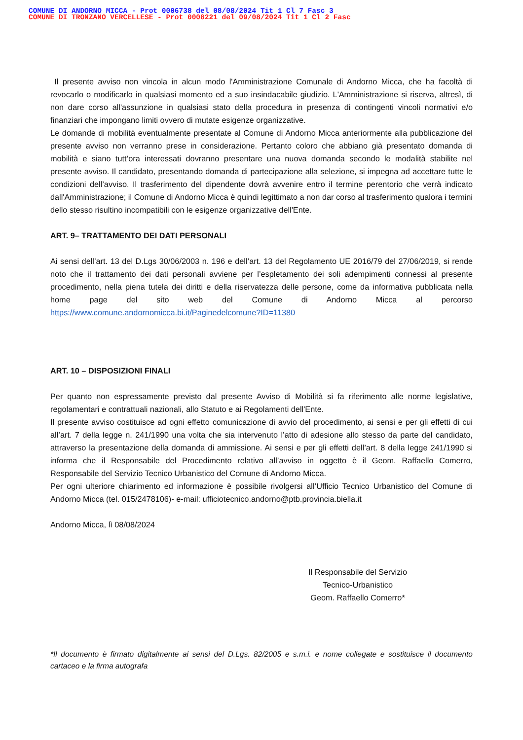COMUNE DI ANDORNO MICCA - Prot 0006738 del 08/08/2024 Tit 1 Cl 7 Fasc 3
COMUNE DI TRONZANO VERCELLESE - Prot 0008221 del 09/08/2024 Tit 1 Cl 2 Fasc
Il presente avviso non vincola in alcun modo l'Amministrazione Comunale di Andorno Micca, che ha facoltà di revocarlo o modificarlo in qualsiasi momento ed a suo insindacabile giudizio. L'Amministrazione si riserva, altresì, di non dare corso all'assunzione in qualsiasi stato della procedura in presenza di contingenti vincoli normativi e/o finanziari che impongano limiti ovvero di mutate esigenze organizzative.
Le domande di mobilità eventualmente presentate al Comune di Andorno Micca anteriormente alla pubblicazione del presente avviso non verranno prese in considerazione. Pertanto coloro che abbiano già presentato domanda di mobilità e siano tutt’ora interessati dovranno presentare una nuova domanda secondo le modalità stabilite nel presente avviso. Il candidato, presentando domanda di partecipazione alla selezione, si impegna ad accettare tutte le condizioni dell’avviso. Il trasferimento del dipendente dovrà avvenire entro il termine perentorio che verrà indicato dall'Amministrazione; il Comune di Andorno Micca è quindi legittimato a non dar corso al trasferimento qualora i termini dello stesso risultino incompatibili con le esigenze organizzative dell'Ente.
ART. 9– TRATTAMENTO DEI DATI PERSONALI
Ai sensi dell’art. 13 del D.Lgs 30/06/2003 n. 196 e dell’art. 13 del Regolamento UE 2016/79 del 27/06/2019, si rende noto che il trattamento dei dati personali avviene per l’espletamento dei soli adempimenti connessi al presente procedimento, nella piena tutela dei diritti e della riservatezza delle persone, come da informativa pubblicata nella home page del sito web del Comune di Andorno Micca al percorso https://www.comune.andornomicca.bi.it/Paginedelcomune?ID=11380
ART. 10 – DISPOSIZIONI FINALI
Per quanto non espressamente previsto dal presente Avviso di Mobilità si fa riferimento alle norme legislative, regolamentari e contrattuali nazionali, allo Statuto e ai Regolamenti dell'Ente.
Il presente avviso costituisce ad ogni effetto comunicazione di avvio del procedimento, ai sensi e per gli effetti di cui all’art. 7 della legge n. 241/1990 una volta che sia intervenuto l’atto di adesione allo stesso da parte del candidato, attraverso la presentazione della domanda di ammissione. Ai sensi e per gli effetti dell’art. 8 della legge 241/1990 si informa che il Responsabile del Procedimento relativo all’avviso in oggetto è il Geom. Raffaello Comerro, Responsabile del Servizio Tecnico Urbanistico del Comune di Andorno Micca.
Per ogni ulteriore chiarimento ed informazione è possibile rivolgersi all’Ufficio Tecnico Urbanistico del Comune di Andorno Micca (tel. 015/2478106)- e-mail: ufficiotecnico.andorno@ptb.provincia.biella.it
Andorno Micca, lì 08/08/2024
Il Responsabile del Servizio
Tecnico-Urbanistico
Geom. Raffaello Comerro*
*Il documento è firmato digitalmente ai sensi del D.Lgs. 82/2005 e s.m.i. e nome collegate e sostituisce il documento cartaceo e la firma autografa